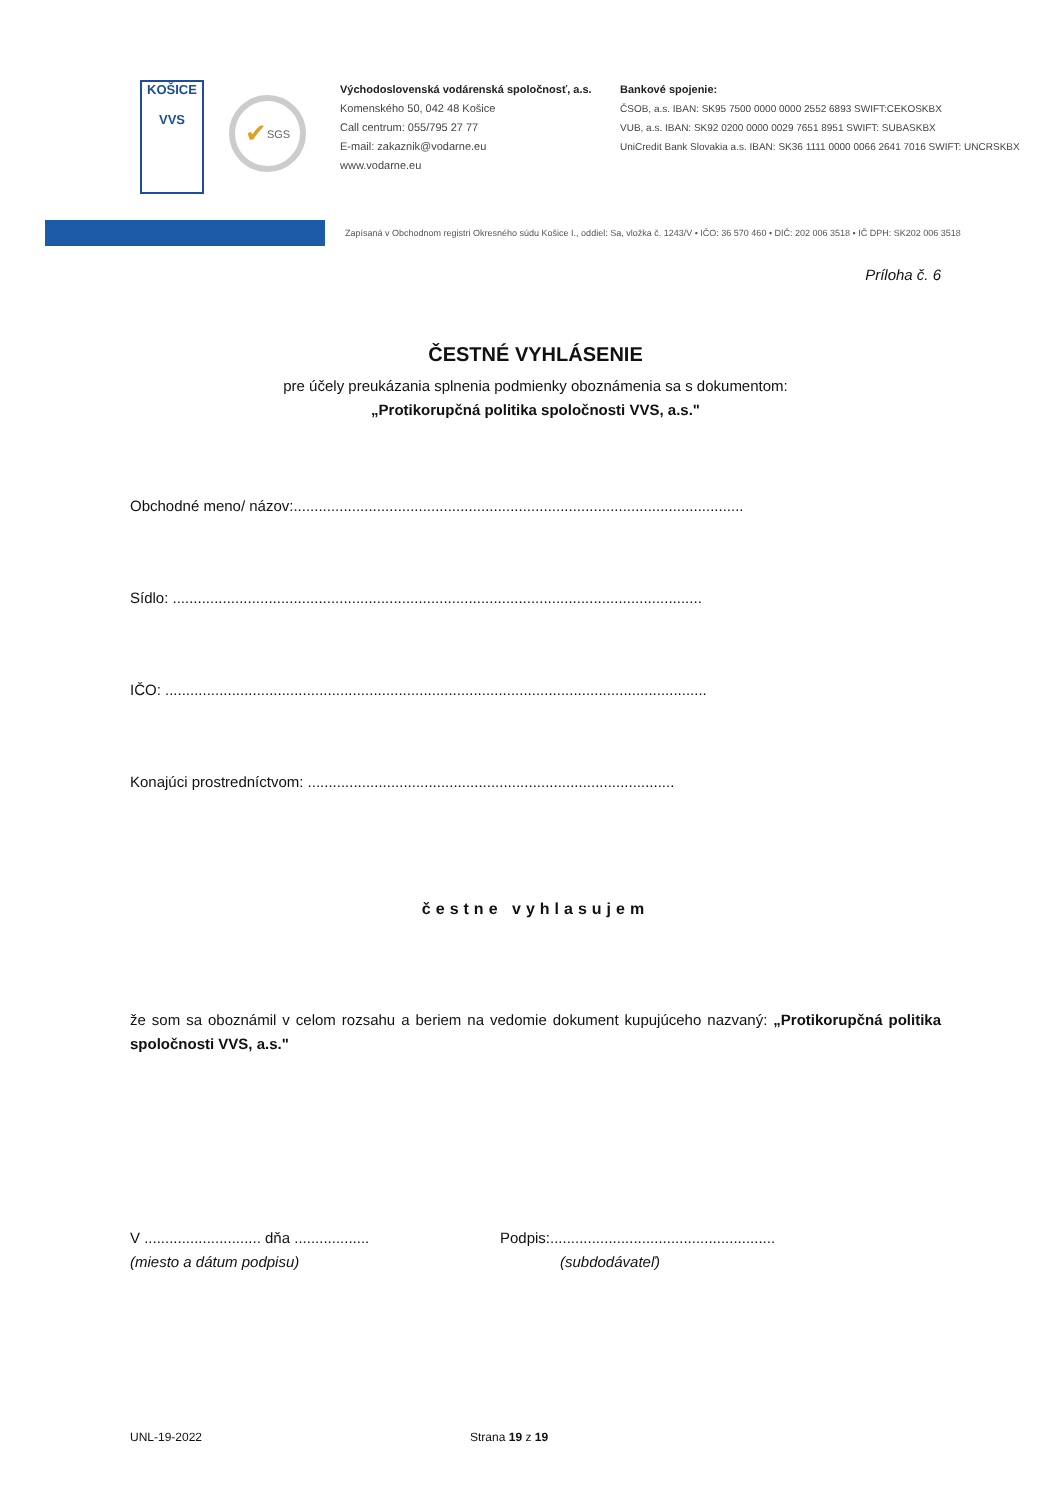KOŠICE
VVS
✔ SGS
Východoslovenská vodárenská spoločnosť, a.s.
Komenského 50, 042 48 Košice
Call centrum: 055/795 27 77
E-mail: zakaznik@vodarne.eu
www.vodarne.eu
Bankové spojenie:
ČSOB, a.s. IBAN: SK95 7500 0000 0000 2552 6893 SWIFT:CEKOSKBX
VUB, a.s. IBAN: SK92 0200 0000 0029 7651 8951 SWIFT: SUBASKBX
UniCredit Bank Slovakia a.s. IBAN: SK36 1111 0000 0066 2641 7016 SWIFT: UNCRSKBX
Zapísaná v Obchodnom registri Okresného súdu Košice I., oddiel: Sa, vložka č. 1243/V • IČO: 36 570 460 • DIČ: 202 006 3518 • IČ DPH: SK202 006 3518
Príloha č. 6
ČESTNÉ VYHLÁSENIE
pre účely preukázania splnenia podmienky oboznámenia sa s dokumentom:
„Protikorupčná politika spoločnosti VVS, a.s."
Obchodné meno/ názov:............................................................................................................
Sídlo: ...............................................................................................................................
IČO: ..................................................................................................................................
Konajúci prostredníctvom: ........................................................................................
čestne vyhlasujem
že som sa oboznámil v celom rozsahu a beriem na vedomie dokument kupujúceho nazvaný: „Protikorupčná politika spoločnosti VVS, a.s."
V ............................ dňa ..................
(miesto a dátum podpisu)
Podpis:......................................................
(subdodávateľ)
UNL-19-2022 Strana 19 z 19